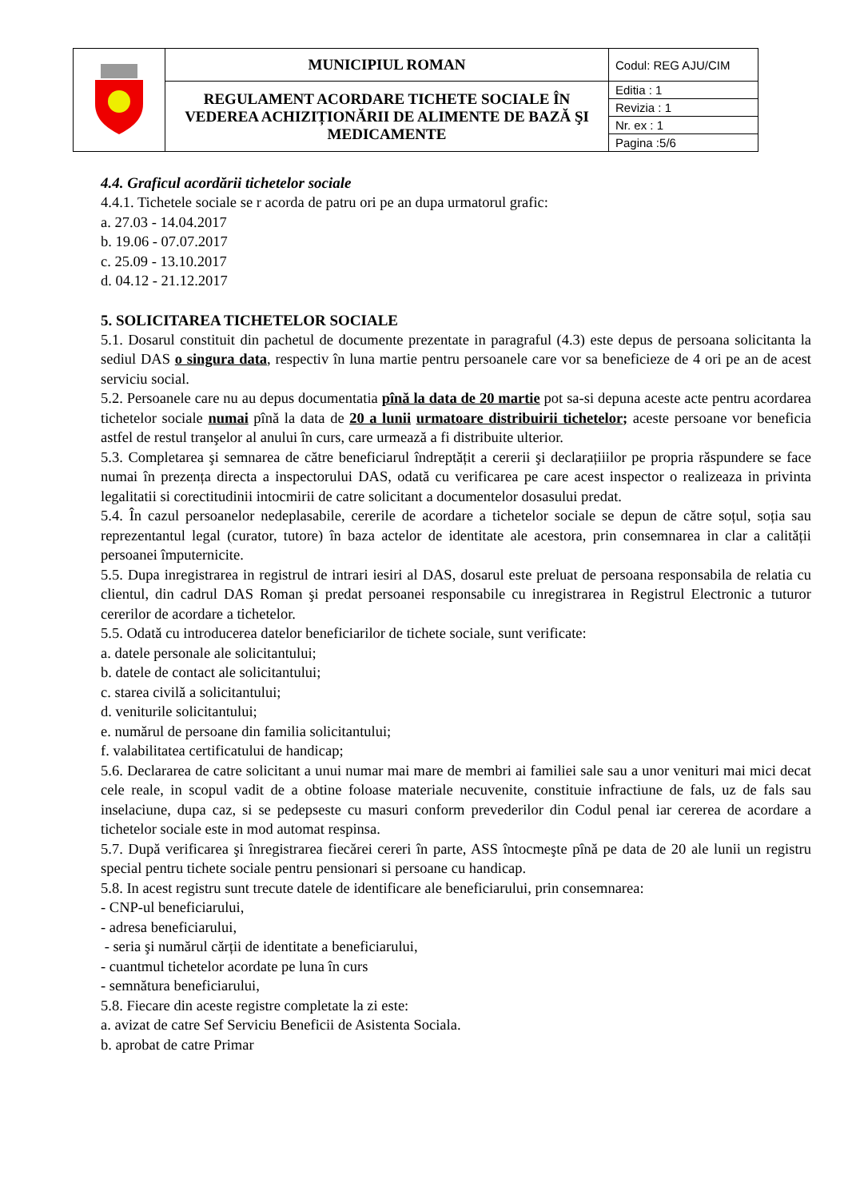| | MUNICIPIUL ROMAN | Codul: REG AJU/CIM |
| | REGULAMENT ACORDARE TICHETE SOCIALE ÎN VEDEREA ACHIZIȚIONĂRII DE ALIMENTE DE BAZĂ ŞI MEDICAMENTE | Editia : 1 |
| | | Revizia : 1 |
| | | Nr. ex : 1 |
| | | Pagina :5/6 |
4.4. Graficul acordării tichetelor sociale
4.4.1. Tichetele sociale se r acorda de patru ori pe an dupa urmatorul grafic:
a. 27.03 - 14.04.2017
b. 19.06 - 07.07.2017
c. 25.09 - 13.10.2017
d. 04.12 - 21.12.2017
5. SOLICITAREA TICHETELOR SOCIALE
5.1. Dosarul constituit din pachetul de documente prezentate in paragraful (4.3) este depus de persoana solicitanta la sediul DAS o singura data, respectiv în luna martie pentru persoanele care vor sa beneficieze de 4 ori pe an de acest serviciu social.
5.2. Persoanele care nu au depus documentatia pînă la data de 20 martie pot sa-si depuna aceste acte pentru acordarea tichetelor sociale numai pînă la data de 20 a lunii urmatoare distribuirii tichetelor; aceste persoane vor beneficia astfel de restul tranşelor al anului în curs, care urmează a fi distribuite ulterior.
5.3. Completarea şi semnarea de către beneficiarul îndreptățit a cererii şi declarațiiilor pe propria răspundere se face numai în prezența directa a inspectorului DAS, odată cu verificarea pe care acest inspector o realizeaza in privinta legalitatii si corectitudinii intocmirii de catre solicitant a documentelor dosasului predat.
5.4. În cazul persoanelor nedeplasabile, cererile de acordare a tichetelor sociale se depun de către soțul, soția sau reprezentantul legal (curator, tutore) în baza actelor de identitate ale acestora, prin consemnarea in clar a calității persoanei împuternicite.
5.5. Dupa inregistrarea in registrul de intrari iesiri al DAS, dosarul este preluat de persoana responsabila de relatia cu clientul, din cadrul DAS Roman şi predat persoanei responsabile cu inregistrarea in Registrul Electronic a tuturor cererilor de acordare a tichetelor.
5.5. Odată cu introducerea datelor beneficiarilor de tichete sociale, sunt verificate:
a. datele personale ale solicitantului;
b. datele de contact ale solicitantului;
c. starea civilă a solicitantului;
d. veniturile solicitantului;
e. numărul de persoane din familia solicitantului;
f. valabilitatea certificatului de handicap;
5.6. Declararea de catre solicitant a unui numar mai mare de membri ai familiei sale sau a unor venituri mai mici decat cele reale, in scopul vadit de a obtine foloase materiale necuvenite, constituie infractiune de fals, uz de fals sau inselaciune, dupa caz, si se pedepseste cu masuri conform prevederilor din Codul penal iar cererea de acordare a tichetelor sociale este in mod automat respinsa.
5.7. După verificarea şi înregistrarea fiecărei cereri în parte, ASS întocmeşte pînă pe data de 20 ale lunii un registru special pentru tichete sociale pentru pensionari si persoane cu handicap.
5.8. In acest registru sunt trecute datele de identificare ale beneficiarului, prin consemnarea:
- CNP-ul beneficiarului,
- adresa beneficiarului,
- seria şi numărul cărții de identitate a beneficiarului,
- cuantmul tichetelor acordate pe luna în curs
- semnătura beneficiarului,
5.8. Fiecare din aceste registre completate la zi este:
a. avizat de catre Sef Serviciu Beneficii de Asistenta Sociala.
b. aprobat de catre Primar